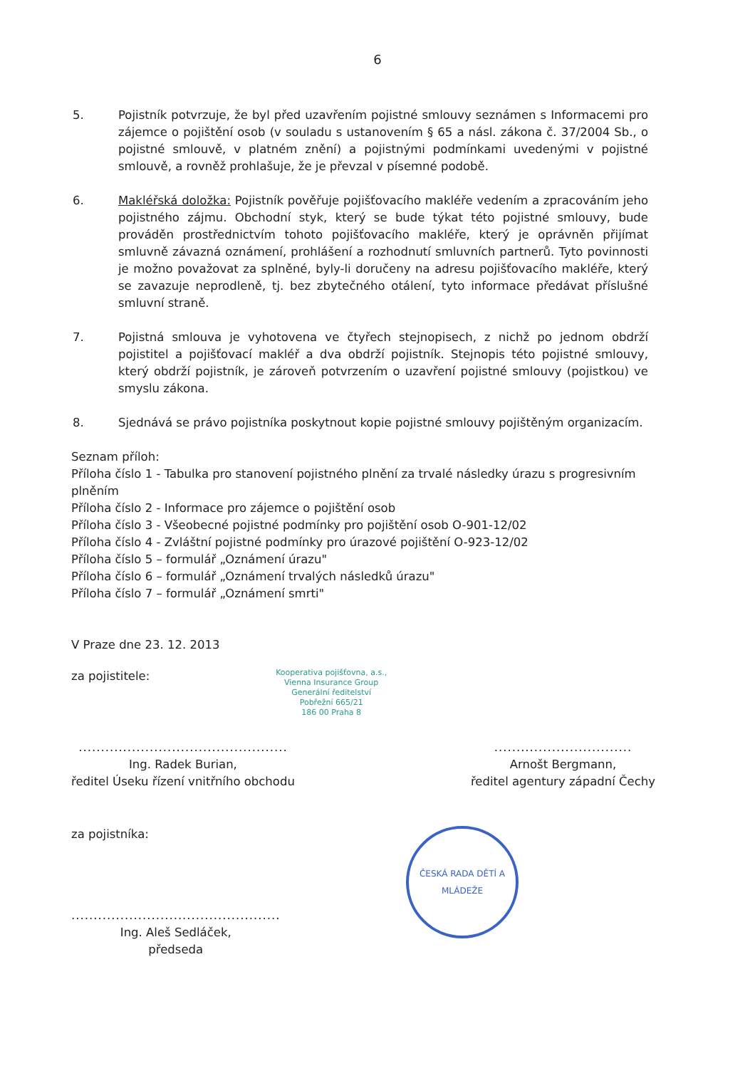6
5. Pojistník potvrzuje, že byl před uzavřením pojistné smlouvy seznámen s Informacemi pro zájemce o pojištění osob (v souladu s ustanovením § 65 a násl. zákona č. 37/2004 Sb., o pojistné smlouvě, v platném znění) a pojistnými podmínkami uvedenými v pojistné smlouvě, a rovněž prohlašuje, že je převzal v písemné podobě.
6. Makléřská doložka: Pojistník pověřuje pojišťovacího makléře vedením a zpracováním jeho pojistného zájmu. Obchodní styk, který se bude týkat této pojistné smlouvy, bude prováděn prostřednictvím tohoto pojišťovacího makléře, který je oprávněn přijímat smluvně závazná oznámení, prohlášení a rozhodnutí smluvních partnerů. Tyto povinnosti je možno považovat za splněné, byly-li doručeny na adresu pojišťovacího makléře, který se zavazuje neprodleně, tj. bez zbytečného otálení, tyto informace předávat příslušné smluvní straně.
7. Pojistná smlouva je vyhotovena ve čtyřech stejnopisech, z nichž po jednom obdrží pojistitel a pojišťovací makléř a dva obdrží pojistník. Stejnopis této pojistné smlouvy, který obdrží pojistník, je zároveň potvrzením o uzavření pojistné smlouvy (pojistkou) ve smyslu zákona.
8. Sjednává se právo pojistníka poskytnout kopie pojistné smlouvy pojištěným organizacím.
Seznam příloh:
Příloha číslo 1 - Tabulka pro stanovení pojistného plnění za trvalé následky úrazu s progresivním plněním
Příloha číslo 2 - Informace pro zájemce o pojištění osob
Příloha číslo 3 - Všeobecné pojistné podmínky pro pojištění osob O-901-12/02
Příloha číslo 4 - Zvláštní pojistné podmínky pro úrazové pojištění O-923-12/02
Příloha číslo 5 – formulář „Oznámení úrazu"
Příloha číslo 6 – formulář „Oznámení trvalých následků úrazu"
Příloha číslo 7 – formulář „Oznámení smrti"
V Praze dne 23. 12. 2013
za pojistitele:
Kooperativa pojišťovna, a.s.,
Vienna Insurance Group
Generální ředitelství
Pobřežní 665/21
186 00 Praha 8
...............................................
Ing. Radek Burian,
ředitel Úseku řízení vnitřního obchodu
...............................
Arnošt Bergmann,
ředitel agentury západní Čechy
za pojistníka:
...............................................
Ing. Aleš Sedláček,
předseda
ČESKÁ RADA DĚTÍ A MLÁDEŽE